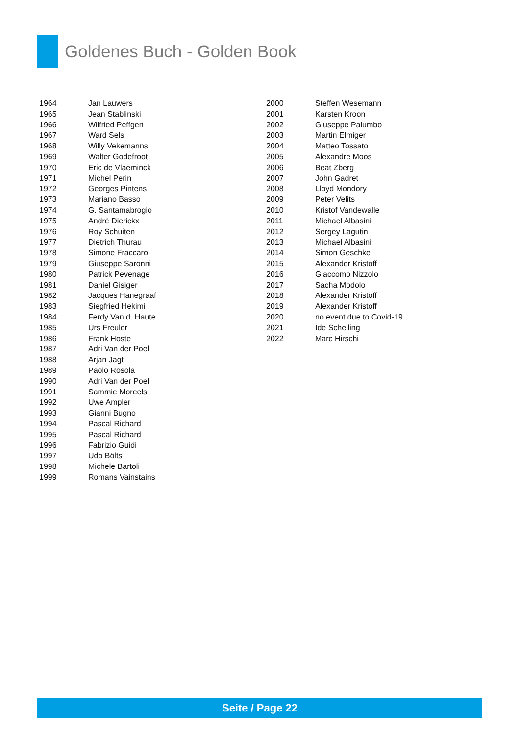Goldenes Buch - Golden Book
| 1964 | Jan Lauwers |
| 1965 | Jean Stablinski |
| 1966 | Wilfried Peffgen |
| 1967 | Ward Sels |
| 1968 | Willy Vekemanns |
| 1969 | Walter Godefroot |
| 1970 | Eric de Vlaeminck |
| 1971 | Michel Perin |
| 1972 | Georges Pintens |
| 1973 | Mariano Basso |
| 1974 | G. Santamabrogio |
| 1975 | André Dierickx |
| 1976 | Roy Schuiten |
| 1977 | Dietrich Thurau |
| 1978 | Simone Fraccaro |
| 1979 | Giuseppe Saronni |
| 1980 | Patrick Pevenage |
| 1981 | Daniel Gisiger |
| 1982 | Jacques Hanegraaf |
| 1983 | Siegfried Hekimi |
| 1984 | Ferdy Van d. Haute |
| 1985 | Urs Freuler |
| 1986 | Frank Hoste |
| 1987 | Adri Van der Poel |
| 1988 | Arjan Jagt |
| 1989 | Paolo Rosola |
| 1990 | Adri Van der Poel |
| 1991 | Sammie Moreels |
| 1992 | Uwe Ampler |
| 1993 | Gianni Bugno |
| 1994 | Pascal Richard |
| 1995 | Pascal Richard |
| 1996 | Fabrizio Guidi |
| 1997 | Udo Bölts |
| 1998 | Michele Bartoli |
| 1999 | Romans Vainstains |
| 2000 | Steffen Wesemann |
| 2001 | Karsten Kroon |
| 2002 | Giuseppe Palumbo |
| 2003 | Martin Elmiger |
| 2004 | Matteo Tossato |
| 2005 | Alexandre Moos |
| 2006 | Beat Zberg |
| 2007 | John Gadret |
| 2008 | Lloyd Mondory |
| 2009 | Peter Velits |
| 2010 | Kristof Vandewalle |
| 2011 | Michael Albasini |
| 2012 | Sergey Lagutin |
| 2013 | Michael Albasini |
| 2014 | Simon Geschke |
| 2015 | Alexander Kristoff |
| 2016 | Giaccomo Nizzolo |
| 2017 | Sacha Modolo |
| 2018 | Alexander Kristoff |
| 2019 | Alexander Kristoff |
| 2020 | no event due to Covid-19 |
| 2021 | Ide Schelling |
| 2022 | Marc Hirschi |
Seite / Page 22